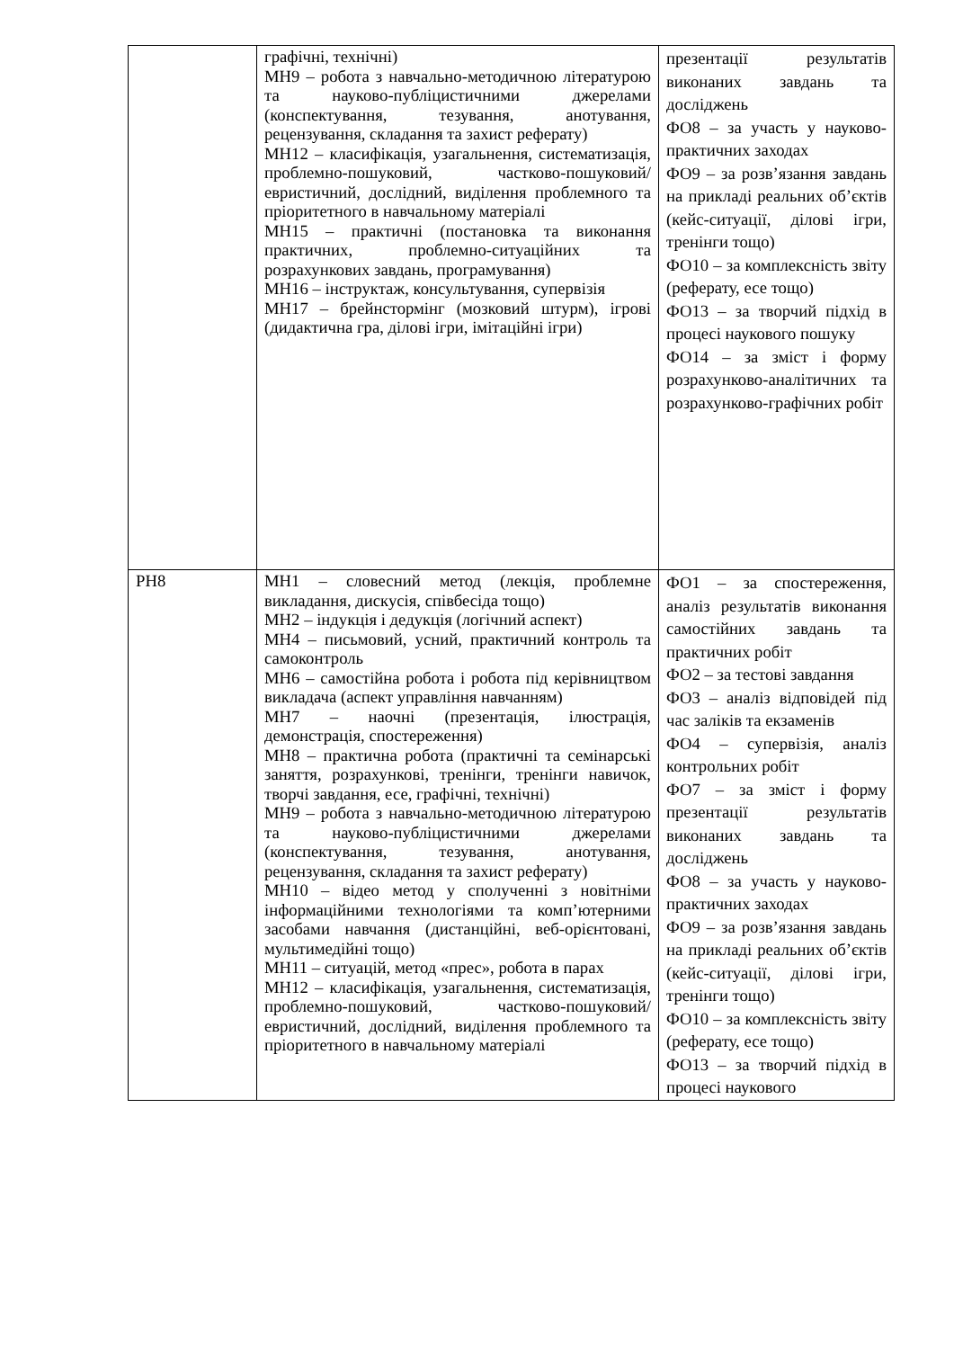| | графічні, технічні) МН9 – робота з навчально-методичною літературою та науково-публіцистичними джерелами (конспектування, тезування, анотування, рецензування, складання та захист реферату) МН12 – класифікація, узагальнення, систематизація, проблемно-пошуковий, частково-пошуковий/евристичний, дослідний, виділення проблемного та пріоритетного в навчальному матеріалі МН15 – практичні (постановка та виконання практичних, проблемно-ситуаційних та розрахункових завдань, програмування) МН16 – інструктаж, консультування, супервізія МН17 – брейнстормінг (мозковий штурм), ігрові (дидактична гра, ділові ігри, імітаційні ігри) | презентації результатів виконаних завдань та досліджень ФО8 – за участь у науково-практичних заходах ФО9 – за розв’язання завдань на прикладі реальних об’єктів (кейс-ситуації, ділові ігри, тренінги тощо) ФО10 – за комплексність звіту (реферату, есе тощо) ФО13 – за творчий підхід в процесі наукового пошуку ФО14 – за зміст і форму розрахунково-аналітичних та розрахунково-графічних робіт |
| РН8 | МН1 – словесний метод (лекція, проблемне викладання, дискусія, співбесіда тощо) МН2 – індукція і дедукція (логічний аспект) МН4 – письмовий, усний, практичний контроль та самоконтроль МН6 – самостійна робота і робота під керівництвом викладача (аспект управління навчанням) МН7 – наочні (презентація, ілюстрація, демонстрація, спостереження) МН8 – практична робота (практичні та семінарські заняття, розрахункові, тренінги, тренінги навичок, творчі завдання, есе, графічні, технічні) МН9 – робота з навчально-методичною літературою та науково-публіцистичними джерелами (конспектування, тезування, анотування, рецензування, складання та захист реферату) МН10 – відео метод у сполученні з новітніми інформаційними технологіями та комп’ютерними засобами навчання (дистанційні, веб-орієнтовані, мультимедійні тощо) МН11 – ситуацій, метод «прес», робота в парах МН12 – класифікація, узагальнення, систематизація, проблемно-пошуковий, частково-пошуковий/евристичний, дослідний, виділення проблемного та пріоритетного в навчальному матеріалі | ФО1 – за спостереження, аналіз результатів виконання самостійних завдань та практичних робіт ФО2 – за тестові завдання ФО3 – аналіз відповідей під час заліків та екзаменів ФО4 – супервізія, аналіз контрольних робіт ФО7 – за зміст і форму презентації результатів виконаних завдань та досліджень ФО8 – за участь у науково-практичних заходах ФО9 – за розв’язання завдань на прикладі реальних об’єктів (кейс-ситуації, ділові ігри, тренінги тощо) ФО10 – за комплексність звіту (реферату, есе тощо) ФО13 – за творчий підхід в процесі наукового |